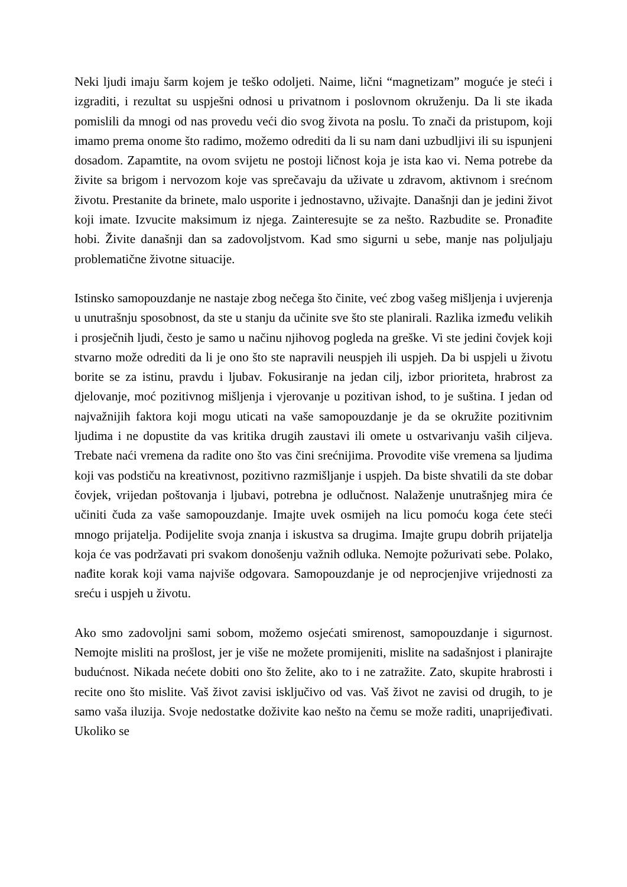Neki ljudi imaju šarm kojem je teško odoljeti. Naime, lični “magnetizam” moguće je steći i izgraditi, i rezultat su uspješni odnosi u privatnom i poslovnom okruženju. Da li ste ikada pomislili da mnogi od nas provedu veći dio svog života na poslu. To znači da pristupom, koji imamo prema onome što radimo, možemo odrediti da li su nam dani uzbudljivi ili su ispunjeni dosadom. Zapamtite, na ovom svijetu ne postoji ličnost koja je ista kao vi. Nema potrebe da živite sa brigom i nervozom koje vas sprečavaju da uživate u zdravom, aktivnom i srećnom životu. Prestanite da brinete, malo usporite i jednostavno, uživajte. Današnji dan je jedini život koji imate. Izvucite maksimum iz njega. Zainteresujte se za nešto. Razbudite se. Pronađite hobi. Živite današnji dan sa zadovoljstvom. Kad smo sigurni u sebe, manje nas poljuljaju problematične životne situacije.
Istinsko samopouzdanje ne nastaje zbog nečega što činite, već zbog vašeg mišljenja i uvjerenja u unutrašnju sposobnost, da ste u stanju da učinite sve što ste planirali. Razlika između velikih i prosječnih ljudi, često je samo u načinu njihovog pogleda na greške. Vi ste jedini čovjek koji stvarno može odrediti da li je ono što ste napravili neuspjeh ili uspjeh. Da bi uspjeli u životu borite se za istinu, pravdu i ljubav. Fokusiranje na jedan cilj, izbor prioriteta, hrabrost za djelovanje, moć pozitivnog mišljenja i vjerovanje u pozitivan ishod, to je suština. I jedan od najvažnijih faktora koji mogu uticati na vaše samopouzdanje je da se okružite pozitivnim ljudima i ne dopustite da vas kritika drugih zaustavi ili omete u ostvarivanju vaših ciljeva. Trebate naći vremena da radite ono što vas čini srećnijima. Provodite više vremena sa ljudima koji vas podstiču na kreativnost, pozitivno razmišljanje i uspjeh. Da biste shvatili da ste dobar čovjek, vrijedan poštovanja i ljubavi, potrebna je odlučnost. Nalaženje unutrašnjeg mira će učiniti čuda za vaše samopouzdanje. Imajte uvek osmijeh na licu pomoću koga ćete steći mnogo prijatelja. Podijelite svoja znanja i iskustva sa drugima. Imajte grupu dobrih prijatelja koja će vas podržavati pri svakom donošenju važnih odluka. Nemojte požurivati sebe. Polako, nađite korak koji vama najviše odgovara. Samopouzdanje je od neprocjenjive vrijednosti za sreću i uspjeh u životu.
Ako smo zadovoljni sami sobom, možemo osjećati smirenost, samopouzdanje i sigurnost. Nemojte misliti na prošlost, jer je više ne možete promijeniti, mislite na sadašnjost i planirajte budućnost. Nikada nećete dobiti ono što želite, ako to i ne zatražite. Zato, skupite hrabrosti i recite ono što mislite. Vaš život zavisi isključivo od vas. Vaš život ne zavisi od drugih, to je samo vaša iluzija. Svoje nedostatke doživite kao nešto na čemu se može raditi, unaprijeđivati. Ukoliko se